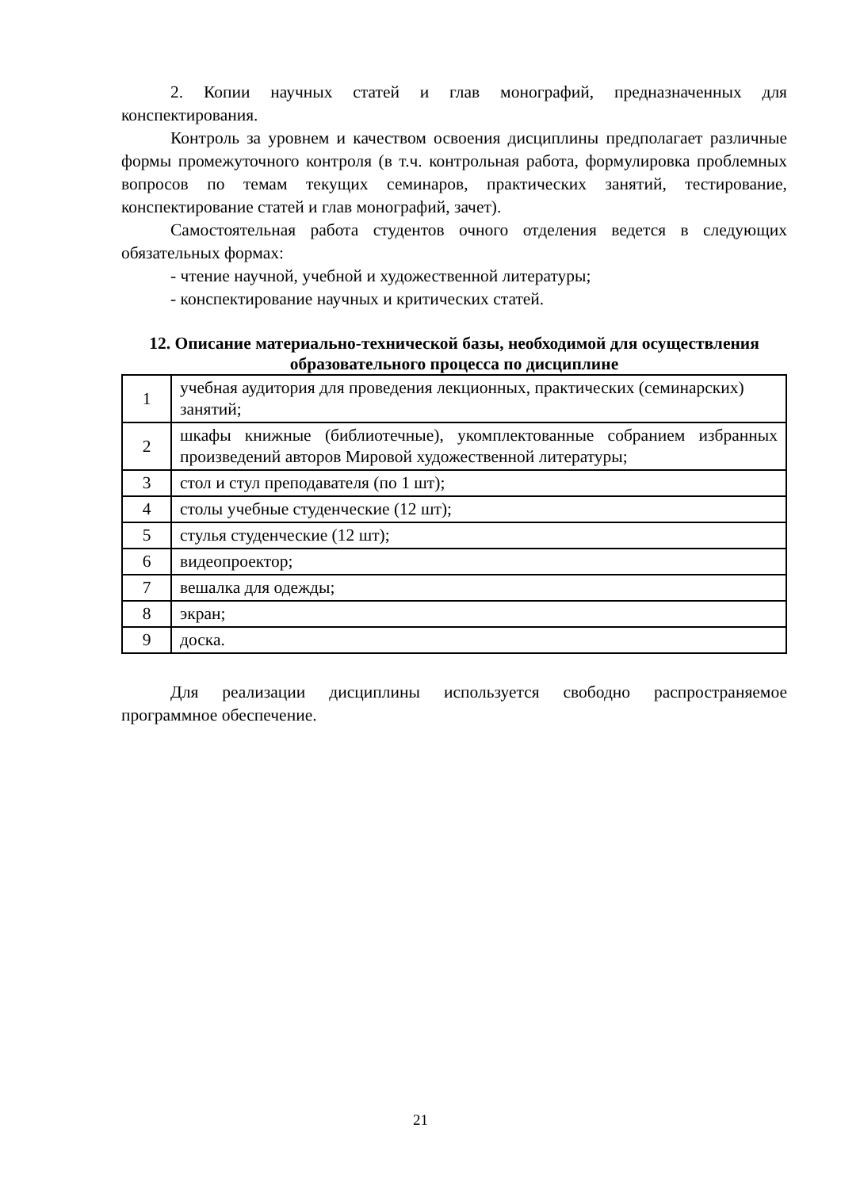2. Копии научных статей и глав монографий, предназначенных для конспектирования.
Контроль за уровнем и качеством освоения дисциплины предполагает различные формы промежуточного контроля (в т.ч. контрольная работа, формулировка проблемных вопросов по темам текущих семинаров, практических занятий, тестирование, конспектирование статей и глав монографий, зачет).
Самостоятельная работа студентов очного отделения ведется в следующих обязательных формах:
- чтение научной, учебной и художественной литературы;
- конспектирование научных и критических статей.
12. Описание материально-технической базы, необходимой для осуществления образовательного процесса по дисциплине
| 1 | учебная аудитория для проведения лекционных, практических (семинарских) занятий; |
| 2 | шкафы книжные (библиотечные), укомплектованные собранием избранных произведений авторов Мировой художественной литературы; |
| 3 | стол и стул преподавателя (по 1 шт); |
| 4 | столы учебные студенческие (12 шт); |
| 5 | стулья студенческие (12 шт); |
| 6 | видеопроектор; |
| 7 | вешалка для одежды; |
| 8 | экран; |
| 9 | доска. |
Для реализации дисциплины используется свободно распространяемое программное обеспечение.
21